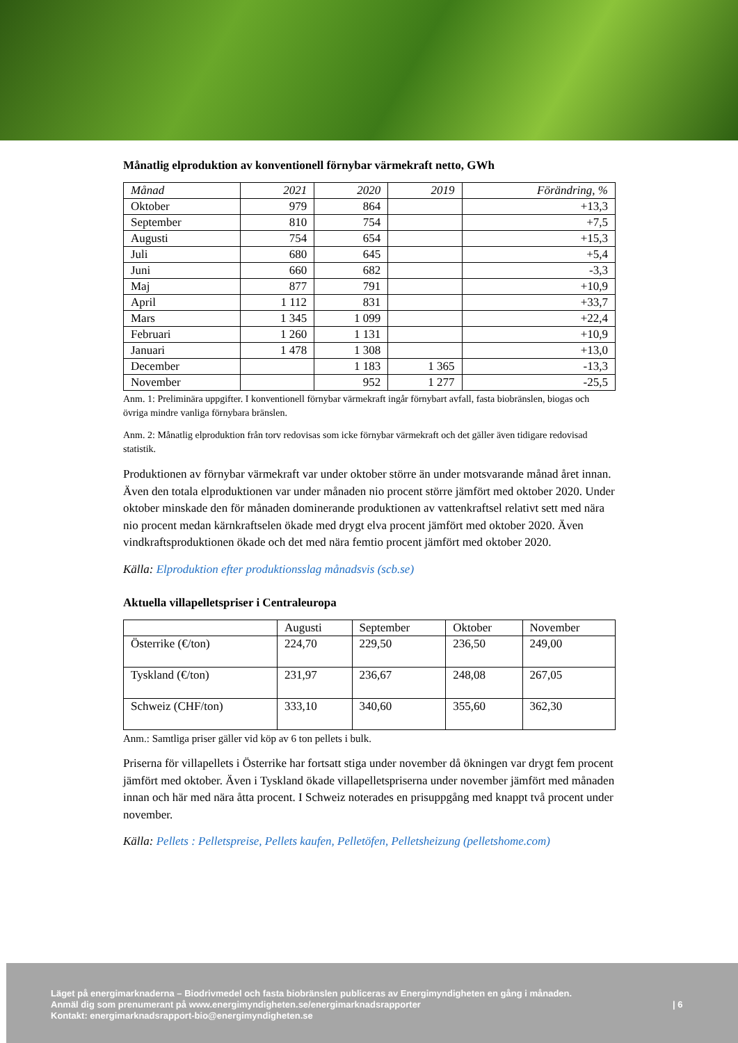Månatlig elproduktion av konventionell förnybar värmekraft netto, GWh
| Månad | 2021 | 2020 | 2019 | Förändring, % |
| --- | --- | --- | --- | --- |
| Oktober | 979 | 864 | | +13,3 |
| September | 810 | 754 | | +7,5 |
| Augusti | 754 | 654 | | +15,3 |
| Juli | 680 | 645 | | +5,4 |
| Juni | 660 | 682 | | -3,3 |
| Maj | 877 | 791 | | +10,9 |
| April | 1 112 | 831 | | +33,7 |
| Mars | 1 345 | 1 099 | | +22,4 |
| Februari | 1 260 | 1 131 | | +10,9 |
| Januari | 1 478 | 1 308 | | +13,0 |
| December | | 1 183 | 1 365 | -13,3 |
| November | | 952 | 1 277 | -25,5 |
Anm. 1: Preliminära uppgifter. I konventionell förnybar värmekraft ingår förnybart avfall, fasta biobränslen, biogas och övriga mindre vanliga förnybara bränslen.
Anm. 2: Månatlig elproduktion från torv redovisas som icke förnybar värmekraft och det gäller även tidigare redovisad statistik.
Produktionen av förnybar värmekraft var under oktober större än under motsvarande månad året innan. Även den totala elproduktionen var under månaden nio procent större jämfört med oktober 2020. Under oktober minskade den för månaden dominerande produktionen av vattenkraftsel relativt sett med nära nio procent medan kärnkraftselen ökade med drygt elva procent jämfört med oktober 2020. Även vindkraftsproduktionen ökade och det med nära femtio procent jämfört med oktober 2020.
Källa: Elproduktion efter produktionsslag månadsvis (scb.se)
Aktuella villapelletspriser i Centraleuropa
| | Augusti | September | Oktober | November |
| --- | --- | --- | --- | --- |
| Österrike (€/ton) | 224,70 | 229,50 | 236,50 | 249,00 |
| Tyskland (€/ton) | 231,97 | 236,67 | 248,08 | 267,05 |
| Schweiz (CHF/ton) | 333,10 | 340,60 | 355,60 | 362,30 |
Anm.: Samtliga priser gäller vid köp av 6 ton pellets i bulk.
Priserna för villapellets i Österrike har fortsatt stiga under november då ökningen var drygt fem procent jämfört med oktober. Även i Tyskland ökade villapelletspriserna under november jämfört med månaden innan och här med nära åtta procent. I Schweiz noterades en prisuppgång med knappt två procent under november.
Källa: Pellets : Pelletspreise, Pellets kaufen, Pelletöfen, Pelletsheizung (pelletshome.com)
Läget på energimarknaderna – Biodrivmedel och fasta biobränslen publiceras av Energimyndigheten en gång i månaden.
Anmäl dig som prenumerant på www.energimyndigheten.se/energimarknadsrapporter
Kontakt: energimarknadsrapport-bio@energimyndigheten.se
| 6